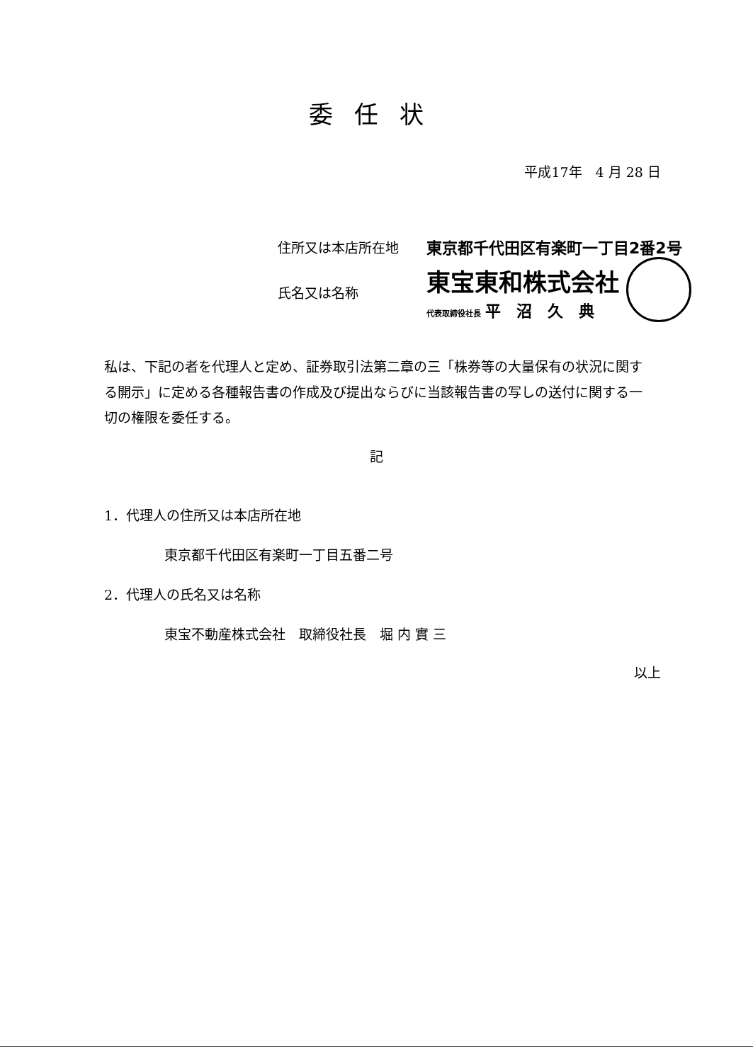委任状
平成17年　4 月 28 日
住所又は本店所在地 東京都千代田区有楽町一丁目2番2号
氏名又は名称 東宝東和株式会社
代表取締役社長 平沼久典
私は、下記の者を代理人と定め、証券取引法第二章の三「株券等の大量保有の状況に関する開示」に定める各種報告書の作成及び提出ならびに当該報告書の写しの送付に関する一切の権限を委任する。
記
1．代理人の住所又は本店所在地
東京都千代田区有楽町一丁目五番二号
2．代理人の氏名又は名称
東宝不動産株式会社　取締役社長　堀 内 實 三
以上